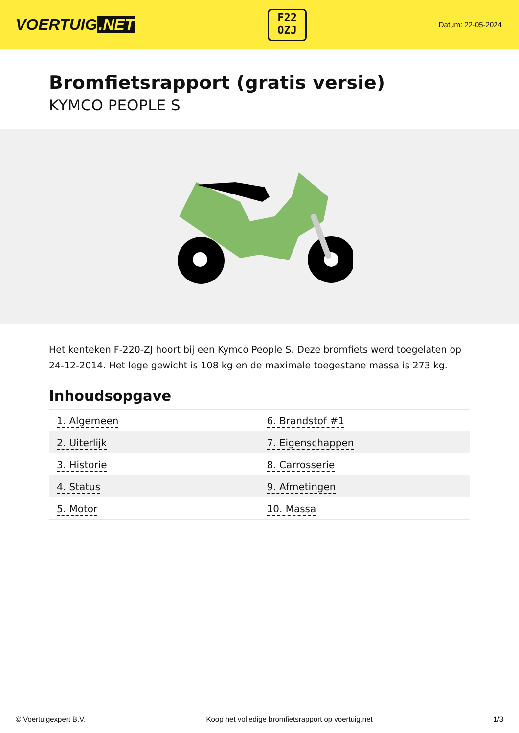VOERTUIG.NET
F22
OZJ
Datum: 22-05-2024
Bromfietsrapport (gratis versie)
KYMCO PEOPLE S
Het kenteken F-220-ZJ hoort bij een Kymco People S. Deze bromfiets werd toegelaten op 24-12-2014. Het lege gewicht is 108 kg en de maximale toegestane massa is 273 kg.
Inhoudsopgave
| 1. Algemeen | 6. Brandstof #1 |
| 2. Uiterlijk | 7. Eigenschappen |
| 3. Historie | 8. Carrosserie |
| 4. Status | 9. Afmetingen |
| 5. Motor | 10. Massa |
© Voertuigexpert B.V. Koop het volledige bromfietsrapport op voertuig.net 1/3